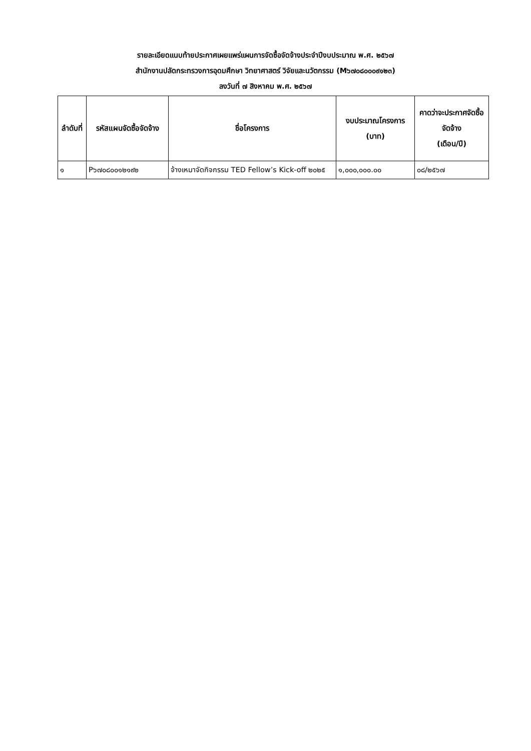รายละเอียดแนบท้ายประกาศเผยแพร่แผนการจัดซื้อจัดจ้างประจำปีงบประมาณ พ.ศ. ๒๕๖๗
สำนักงานปลัดกระทรวงการอุดมศึกษา วิทยาศาสตร์ วิจัยและนวัตกรรม (M๖๗๐๘๐๐๐๙๑๒๓)
ลงวันที่ ๗ สิงหาคม พ.ศ. ๒๕๖๗
| ลำดับที่ | รหัสแผนจัดซื้อจัดจ้าง | ชื่อโครงการ | งบประมาณโครงการ (บาท) | คาดว่าจะประกาศจัดซื้อจัดจ้าง (เดือน/ปี) |
| --- | --- | --- | --- | --- |
| ๑ | P๖๗๐๘๐๐๑๒๑๙๒ | จ้างเหมาจัดกิจกรรม TED Fellow’s Kick-off ๒๐๒๕ | ๑,๐๐๐,๐๐๐.๐๐ | ๐๘/๒๕๖๗ |